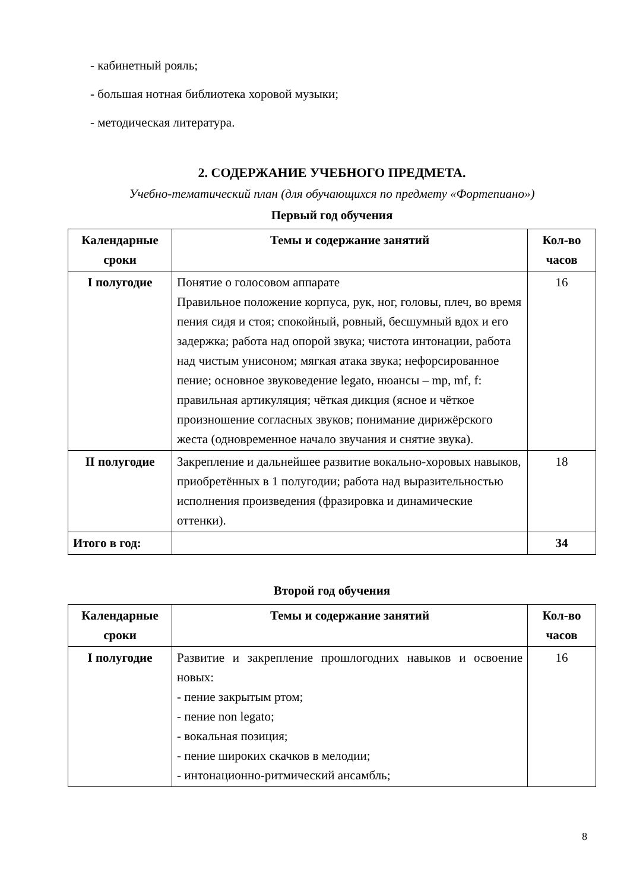- кабинетный рояль;
- большая нотная библиотека хоровой музыки;
- методическая литература.
2. СОДЕРЖАНИЕ УЧЕБНОГО ПРЕДМЕТА.
Учебно-тематический план (для обучающихся по предмету «Фортепиано»)
Первый год обучения
| Календарные сроки | Темы и содержание занятий | Кол-во часов |
| --- | --- | --- |
| I полугодие | Понятие о голосовом аппарате Правильное положение корпуса, рук, ног, головы, плеч, во время пения сидя и стоя; спокойный, ровный, бесшумный вдох и его задержка; работа над опорой звука; чистота интонации, работа над чистым унисоном; мягкая атака звука; нефорсированное пение; основное звуковедение legato, нюансы – mp, mf, f: правильная артикуляция; чёткая дикция (ясное и чёткое произношение согласных звуков; понимание дирижёрского жеста (одновременное начало звучания и снятие звука). | 16 |
| II полугодие | Закрепление и дальнейшее развитие вокально-хоровых навыков, приобретённых в 1 полугодии; работа над выразительностью исполнения произведения (фразировка и динамические оттенки). | 18 |
| Итого в год: | | 34 |
Второй год обучения
| Календарные сроки | Темы и содержание занятий | Кол-во часов |
| --- | --- | --- |
| I полугодие | Развитие и закрепление прошлогодних навыков и освоение новых: - пение закрытым ртом; - пение non legato; - вокальная позиция; - пение широких скачков в мелодии; - интонационно-ритмический ансамбль; | 16 |
8